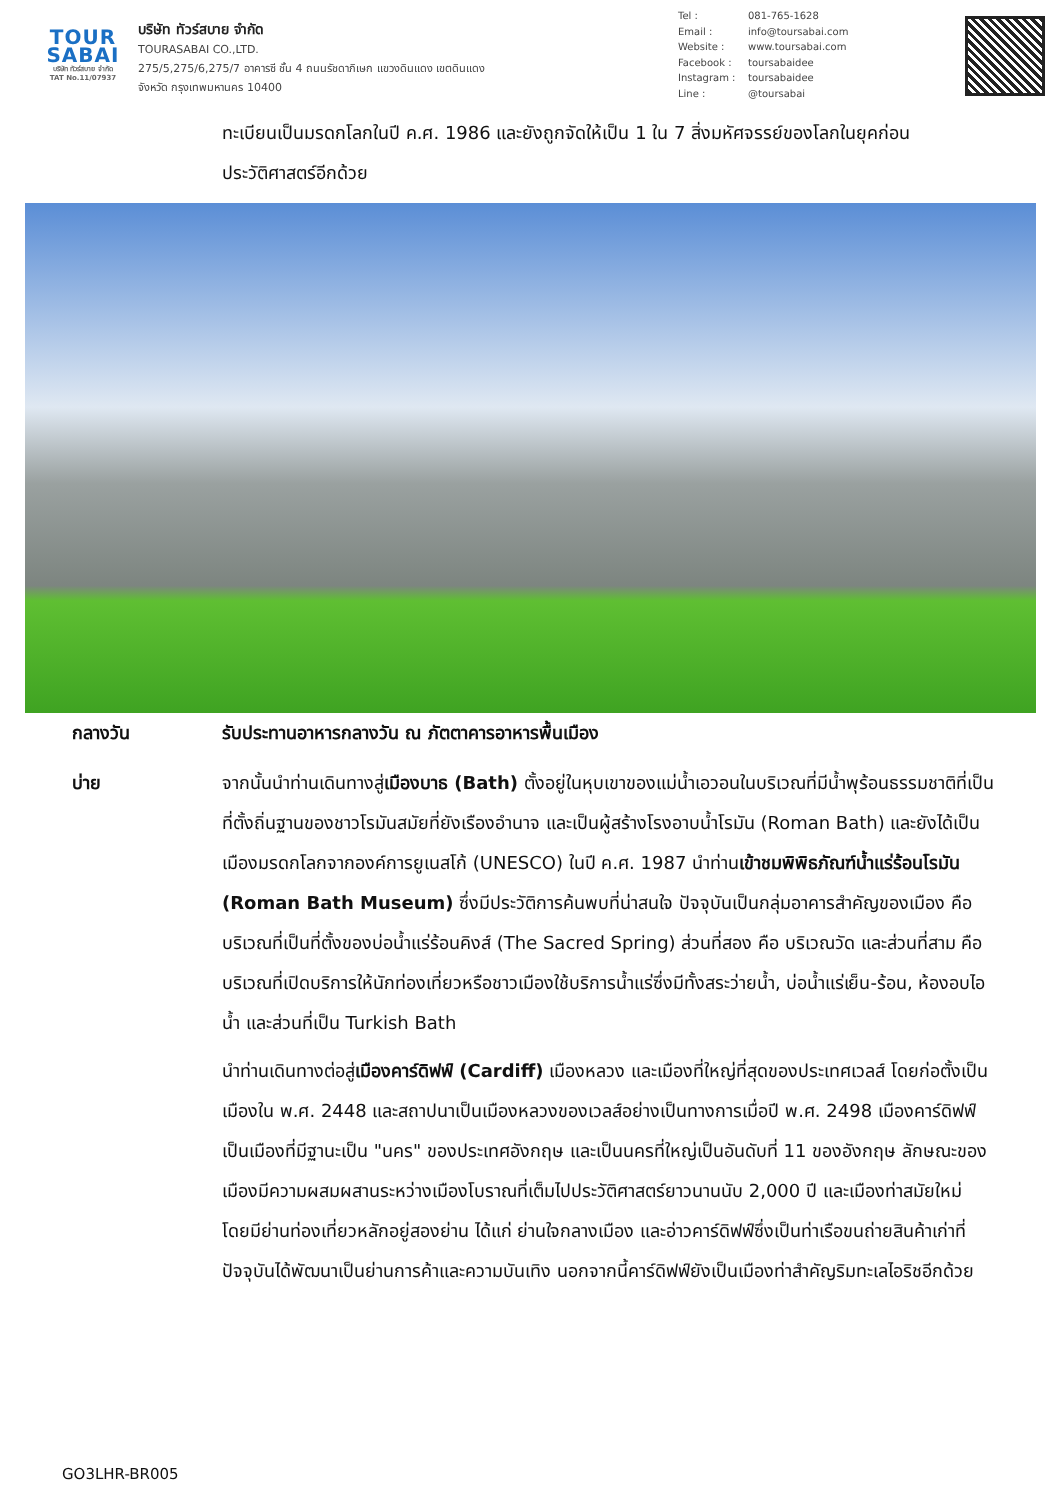TOUR
SABAI
บริษัท ทัวร์สบาย จำกัด
TAT No.11/07937
บริษัท ทัวร์สบาย จำกัด
TOURASABAI CO.,LTD.
275/5,275/6,275/7 อาคารซี ชั้น 4 ถนนรัชดาภิเษก แขวงดินแดง เขตดินแดง
จังหวัด กรุงเทพมหานคร 10400
Tel : 081-765-1628
Email : info@toursabai.com
Website : www.toursabai.com
Facebook : toursabaidee
Instagram : toursabaidee
Line : @toursabai
ทะเบียนเป็นมรดกโลกในปี ค.ศ. 1986 และยังถูกจัดให้เป็น 1 ใน 7 สิ่งมหัศจรรย์ของโลกในยุคก่อนประวัติศาสตร์อีกด้วย
กลางวัน รับประทานอาหารกลางวัน ณ ภัตตาคารอาหารพื้นเมือง
บ่าย จากนั้นนำท่านเดินทางสู่เมืองบาธ (Bath) ตั้งอยู่ในหุบเขาของแม่น้ำเอวอนในบริเวณที่มีน้ำพุร้อนธรรมชาติที่เป็นที่ตั้งถิ่นฐานของชาวโรมันสมัยที่ยังเรืองอำนาจ และเป็นผู้สร้างโรงอาบน้ำโรมัน (Roman Bath) และยังได้เป็นเมืองมรดกโลกจากองค์การยูเนสโก้ (UNESCO) ในปี ค.ศ. 1987 นำท่านเข้าชมพิพิธภัณฑ์น้ำแร่ร้อนโรมัน (Roman Bath Museum) ซึ่งมีประวัติการค้นพบที่น่าสนใจ ปัจจุบันเป็นกลุ่มอาคารสำคัญของเมือง คือ บริเวณที่เป็นที่ตั้งของบ่อน้ำแร่ร้อนคิงส์ (The Sacred Spring) ส่วนที่สอง คือ บริเวณวัด และส่วนที่สาม คือ บริเวณที่เปิดบริการให้นักท่องเที่ยวหรือชาวเมืองใช้บริการน้ำแร่ซึ่งมีทั้งสระว่ายน้ำ, บ่อน้ำแร่เย็น-ร้อน, ห้องอบไอน้ำ และส่วนที่เป็น Turkish Bath
นำท่านเดินทางต่อสู่เมืองคาร์ดิฟฟ์ (Cardiff) เมืองหลวง และเมืองที่ใหญ่ที่สุดของประเทศเวลส์ โดยก่อตั้งเป็นเมืองใน พ.ศ. 2448 และสถาปนาเป็นเมืองหลวงของเวลส์อย่างเป็นทางการเมื่อปี พ.ศ. 2498 เมืองคาร์ดิฟฟ์เป็นเมืองที่มีฐานะเป็น "นคร" ของประเทศอังกฤษ และเป็นนครที่ใหญ่เป็นอันดับที่ 11 ของอังกฤษ ลักษณะของเมืองมีความผสมผสานระหว่างเมืองโบราณที่เต็มไปประวัติศาสตร์ยาวนานนับ 2,000 ปี และเมืองท่าสมัยใหม่ โดยมีย่านท่องเที่ยวหลักอยู่สองย่าน ได้แก่ ย่านใจกลางเมือง และอ่าวคาร์ดิฟฟ์ซึ่งเป็นท่าเรือขนถ่ายสินค้าเก่าที่ปัจจุบันได้พัฒนาเป็นย่านการค้าและความบันเทิง นอกจากนี้คาร์ดิฟฟ์ยังเป็นเมืองท่าสำคัญริมทะเลไอริชอีกด้วย
GO3LHR-BR005